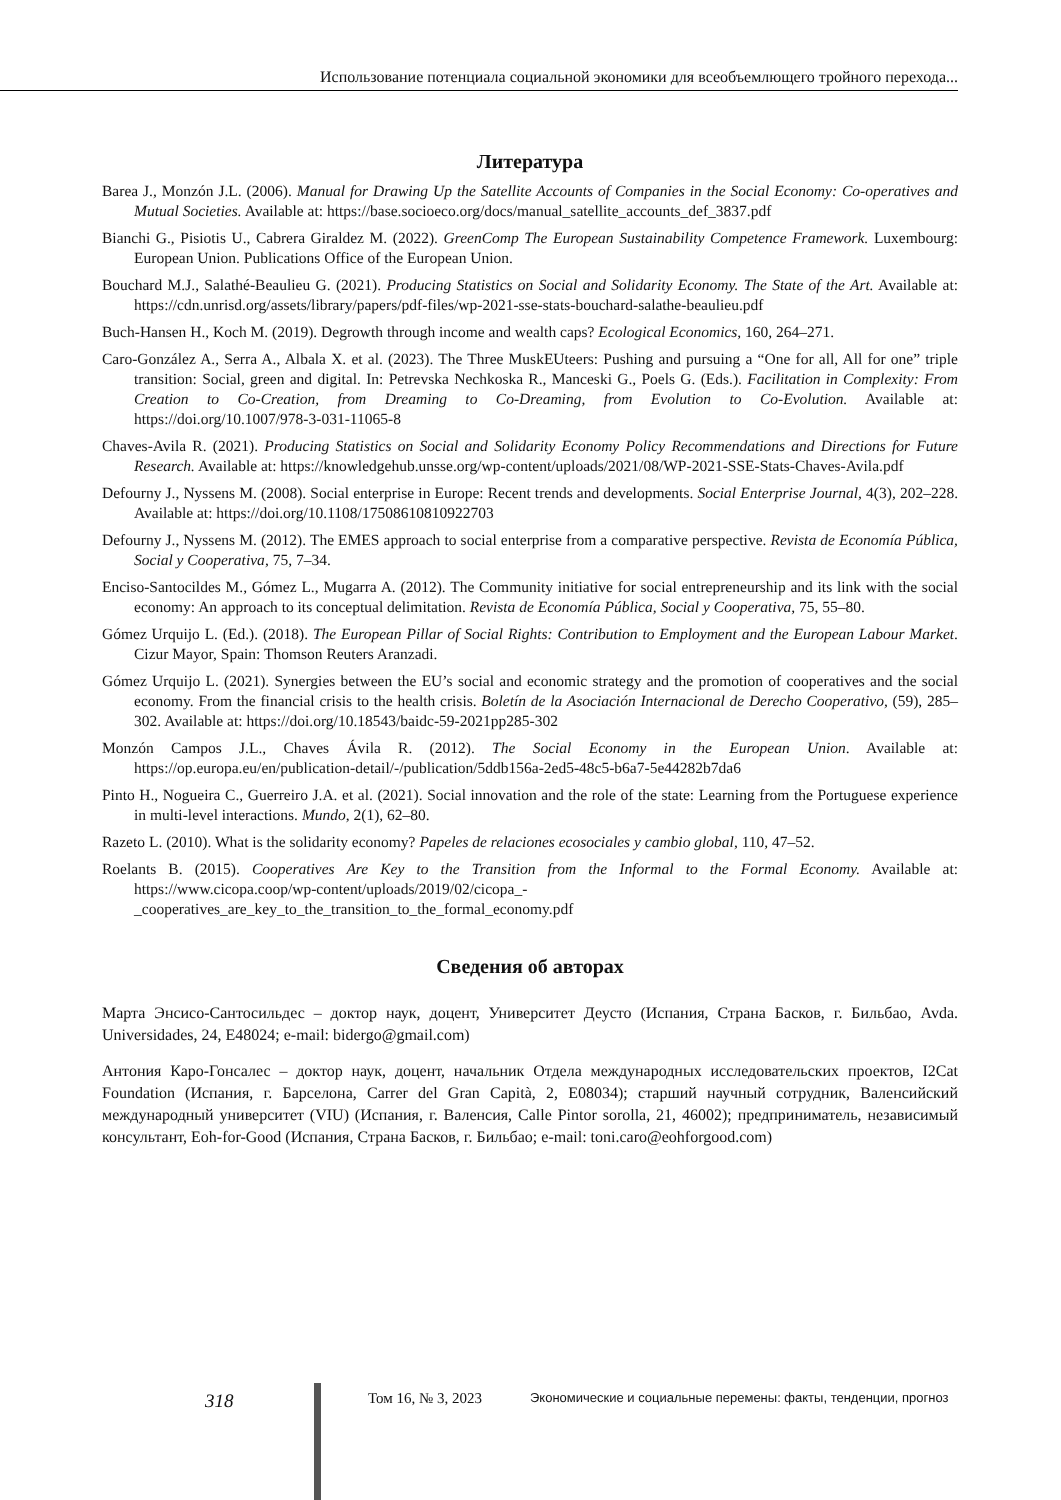Использование потенциала социальной экономики для всеобъемлющего тройного перехода...
Литература
Barea J., Monzón J.L. (2006). Manual for Drawing Up the Satellite Accounts of Companies in the Social Economy: Co-operatives and Mutual Societies. Available at: https://base.socioeco.org/docs/manual_satellite_accounts_def_3837.pdf
Bianchi G., Pisiotis U., Cabrera Giraldez M. (2022). GreenComp The European Sustainability Competence Framework. Luxembourg: European Union. Publications Office of the European Union.
Bouchard M.J., Salathé-Beaulieu G. (2021). Producing Statistics on Social and Solidarity Economy. The State of the Art. Available at: https://cdn.unrisd.org/assets/library/papers/pdf-files/wp-2021-sse-stats-bouchard-salathe-beaulieu.pdf
Buch-Hansen H., Koch M. (2019). Degrowth through income and wealth caps? Ecological Economics, 160, 264–271.
Caro-González A., Serra A., Albala X. et al. (2023). The Three MuskEUteers: Pushing and pursuing a “One for all, All for one” triple transition: Social, green and digital. In: Petrevska Nechkoska R., Manceski G., Poels G. (Eds.). Facilitation in Complexity: From Creation to Co-Creation, from Dreaming to Co-Dreaming, from Evolution to Co-Evolution. Available at: https://doi.org/10.1007/978-3-031-11065-8
Chaves-Avila R. (2021). Producing Statistics on Social and Solidarity Economy Policy Recommendations and Directions for Future Research. Available at: https://knowledgehub.unsse.org/wp-content/uploads/2021/08/WP-2021-SSE-Stats-Chaves-Avila.pdf
Defourny J., Nyssens M. (2008). Social enterprise in Europe: Recent trends and developments. Social Enterprise Journal, 4(3), 202–228. Available at: https://doi.org/10.1108/17508610810922703
Defourny J., Nyssens M. (2012). The EMES approach to social enterprise from a comparative perspective. Revista de Economía Pública, Social y Cooperativa, 75, 7–34.
Enciso-Santocildes M., Gómez L., Mugarra A. (2012). The Community initiative for social entrepreneurship and its link with the social economy: An approach to its conceptual delimitation. Revista de Economía Pública, Social y Cooperativa, 75, 55–80.
Gómez Urquijo L. (Ed.). (2018). The European Pillar of Social Rights: Contribution to Employment and the European Labour Market. Cizur Mayor, Spain: Thomson Reuters Aranzadi.
Gómez Urquijo L. (2021). Synergies between the EU’s social and economic strategy and the promotion of cooperatives and the social economy. From the financial crisis to the health crisis. Boletín de la Asociación Internacional de Derecho Cooperativo, (59), 285–302. Available at: https://doi.org/10.18543/baidc-59-2021pp285-302
Monzón Campos J.L., Chaves Ávila R. (2012). The Social Economy in the European Union. Available at: https://op.europa.eu/en/publication-detail/-/publication/5ddb156a-2ed5-48c5-b6a7-5e44282b7da6
Pinto H., Nogueira C., Guerreiro J.A. et al. (2021). Social innovation and the role of the state: Learning from the Portuguese experience in multi-level interactions. Mundo, 2(1), 62–80.
Razeto L. (2010). What is the solidarity economy? Papeles de relaciones ecosociales y cambio global, 110, 47–52.
Roelants B. (2015). Cooperatives Are Key to the Transition from the Informal to the Formal Economy. Available at: https://www.cicopa.coop/wp-content/uploads/2019/02/cicopa_-_cooperatives_are_key_to_the_transition_to_the_formal_economy.pdf
Сведения об авторах
Марта Энсисо-Сантосильдес – доктор наук, доцент, Университет Деусто (Испания, Страна Басков, г. Бильбао, Avda. Universidades, 24, E48024; e-mail: bidergo@gmail.com)
Антония Каро-Гонсалес – доктор наук, доцент, начальник Отдела международных исследовательских проектов, I2Cat Foundation (Испания, г. Барселона, Carrer del Gran Capità, 2, E08034); старший научный сотрудник, Валенсийский международный университет (VIU) (Испания, г. Валенсия, Calle Pintor sorolla, 21, 46002); предприниматель, независимый консультант, Eoh-for-Good (Испания, Страна Басков, г. Бильбао; e-mail: toni.caro@eohforgood.com)
318 Том 16, № 3, 2023 Экономические и социальные перемены: факты, тенденции, прогноз